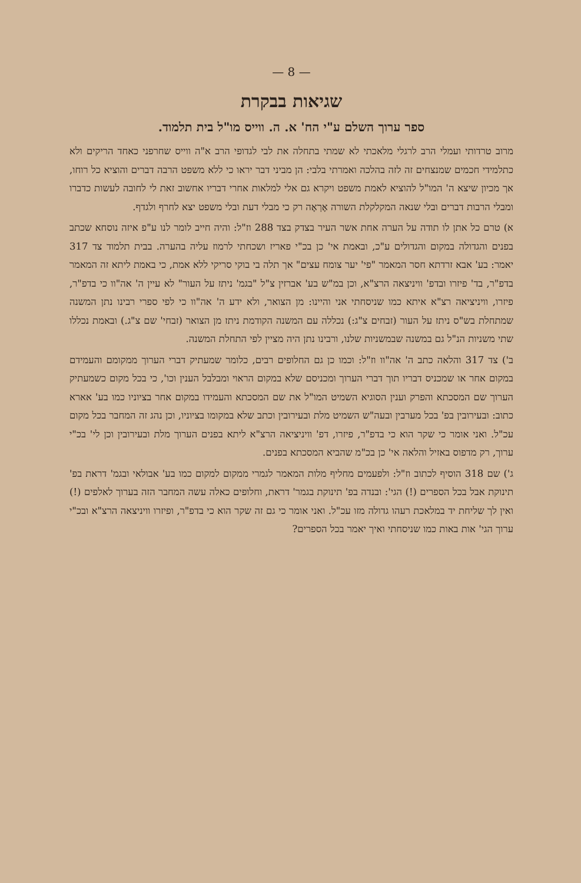— 8 —
שגיאות בבקרת
ספר ערוך השלם ע"י הח' א. ה. ווייס מו"ל בית תלמוד.
מרוב טרדותי ועמלי הרב לרגלי מלאכתי לא שמתי בתחלה את לבי לגדופי הרב א"ה ווייס שחרפני כאחד הריקים ולא כתלמידי חכמים שמנצחים זה לזה בהלכה ואמרתי בלבי: הן מביני דבר יראו כי ללא משפט הרבה דברים והוציא כל רוחו, אך מכיון שיצא ה' המו"ל להוציא לאמת משפט ויקרא גם אלי למלאות אחרי דבריו אחשוב זאת לי לחובה לעשות כדברו ומבלי הרבות דברים ובלי שנאה המקלקלת השורה אֶרְאֶה רק כי מבלי דעת ובלי משפט יצא לחרף ולגדף.
א) טרם כל אתן לו תודה על הערה אחת אשר העיר בצדק בצד 288 וז"ל: והיה חייב לומר לנו ע"פ איזה נוסחא שכתב בפנים והגדולה במקום והגדולים ע"כ, ובאמת אי' כן בכ"י פאריז ושכחתי לרמוז עליה בהערה. בבית תלמוד צד 317 יאמר: בע' אבא זרדתא חסר המאמר "פי' יער צומח עצים" אך תלה בי בוקי סריקי ללא אמת, כי באמת ליתא זה המאמר בדפ"ר, בד' פיזרו ובדפ' וויניצאה הרצ"א, וכן במ"ש בע' אברזין צ"ל "בגמ' ניתז על העור" לא עיין ה' אה"וו כי בדפ"ר, פיזרו, וויניציאה רצ"א איתא כמו שניסחתי אני והיינו: מן הצואר, ולא ידע ה' אה"וו כי לפי ספרי רבינו נתן המשנה שמתחלת בש"ס ניתז על העור (זבחים צ"ג:) נכללה עם המשנה הקודמת ניתז מן הצואר (זבחי' שם צ"ג.) ובאמת נכללו שתי משניות הנ"ל גם במשנה שבמשניות שלנו, ורבינו נתן היה מציין לפי התחלת המשנה.
ב') צד 317 והלאה כתב ה' אה"וו וז"ל: וכמו כן גם החלופים רבים, כלומר שמעתיק דברי הערוך ממקומם והעמידם במקום אחר או שמכניס דבריו תוך דברי הערוך ומכניסם שלא במקום הראוי ומבלבל הענין וכו', כי בכל מקום כשמעתיק הערוך שם המסכתא והפרק וענין הסוגיא השמיט המו"ל את שם המסכתא והעמידו במקום אחר בציוניו כמו בע' אארא כתוב: ובעירובין בפ' בכל מערבין ובעה"ש השמיט מלת ובעירובין וכתב שלא במקומו בציוניו, וכן נהג זה המחבר בכל מקום עכ"ל. ואני אומר כי שקר הוא כי בדפ"ר, פיזרו, דפ' וויניציאה הרצ"א ליתא בפנים הערוך מלת ובעירובין וכן לי' בכ"י ערוך, רק מדפוס באזיל והלאה אי' כן בכ"מ שהביא המסכתא בפנים.
ג') שם 318 הוסיף לכתוב וז"ל: ולפעמים מחליף מלות המאמר לגמרי ממקום למקום כמו בע' אבולאי ובגמ' דראת בפ' תינוקת אבל בכל הספרים (!) הגי': ובנדה בפ' תינוקת בגמר' דראת, וחלופים כאלה עשה המחבר הזה בערוך לאלפים (!) ואין לך שליחת יד במלאכת רעהו גדולה מזו עכ"ל. ואני אומר כי גם זה שקר הוא כי בדפ"ר, ופיזרו וויניצאה הרצ"א ובכ"י ערוך הגי' אות באות כמו שניסחתי ואיך יאמר בכל הספרים?